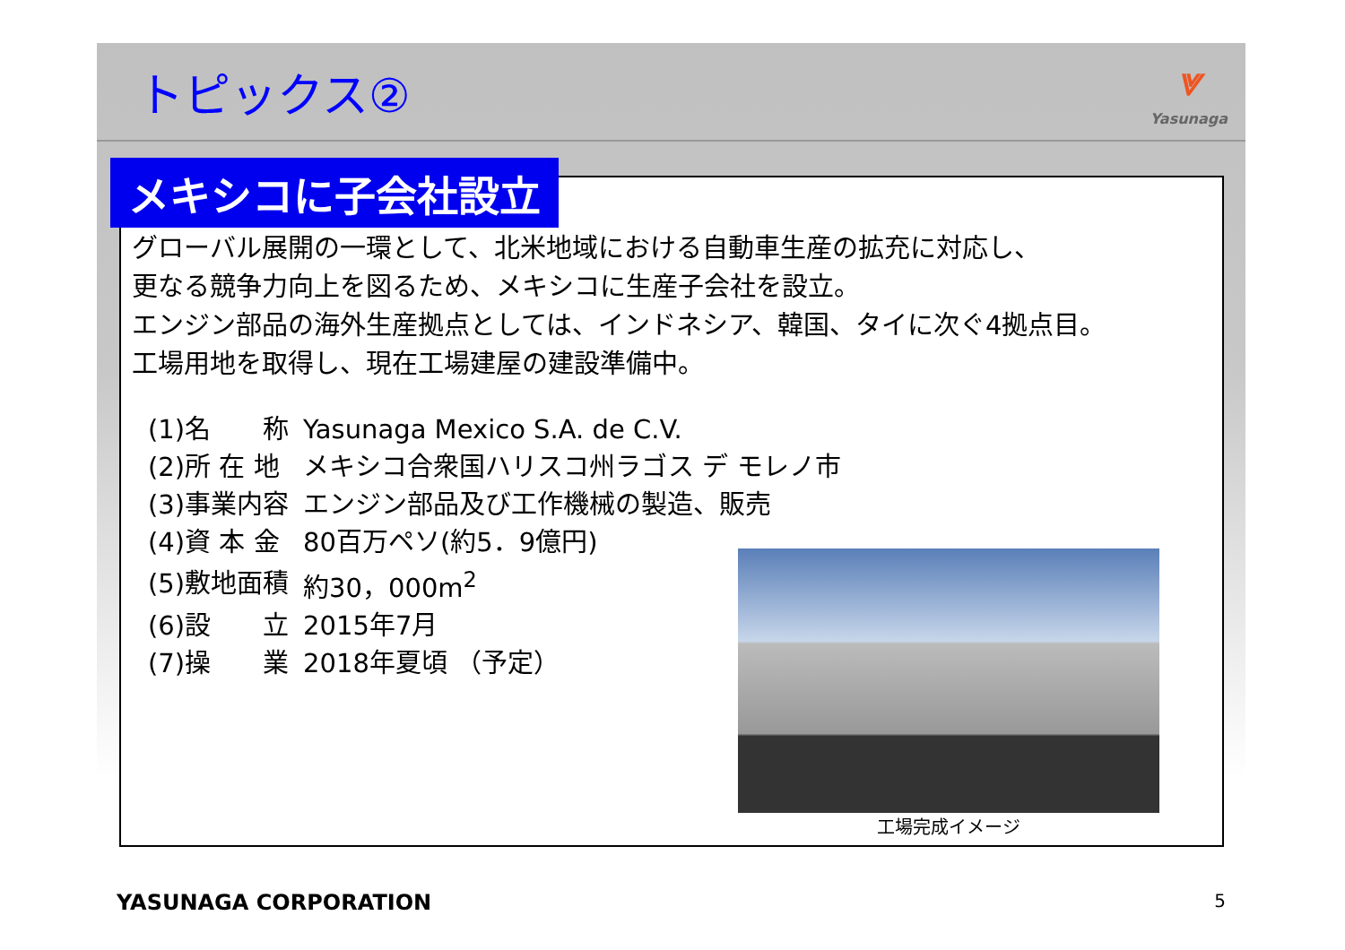トピックス②
⩔
Yasunaga
グローバル展開の一環として、北米地域における自動車生産の拡充に対応し、
更なる競争力向上を図るため、メキシコに生産子会社を設立。
エンジン部品の海外生産拠点としては、インドネシア、韓国、タイに次ぐ4拠点目。
工場用地を取得し、現在工場建屋の建設準備中。
| (1)名 称 | Yasunaga Mexico S.A. de C.V. |
| (2)所 在 地 | メキシコ合衆国ハリスコ州ラゴス デ モレノ市 |
| (3)事業内容 | エンジン部品及び工作機械の製造、販売 |
| (4)資 本 金 | 80百万ペソ(約5．9億円) |
| (5)敷地面積 | 約30，000m<sup>2</sup> |
| (6)設 立 | 2015年7月 |
| (7)操 業 | 2018年夏頃 （予定） |
工場完成イメージ
メキシコに子会社設立
YASUNAGA CORPORATION 5